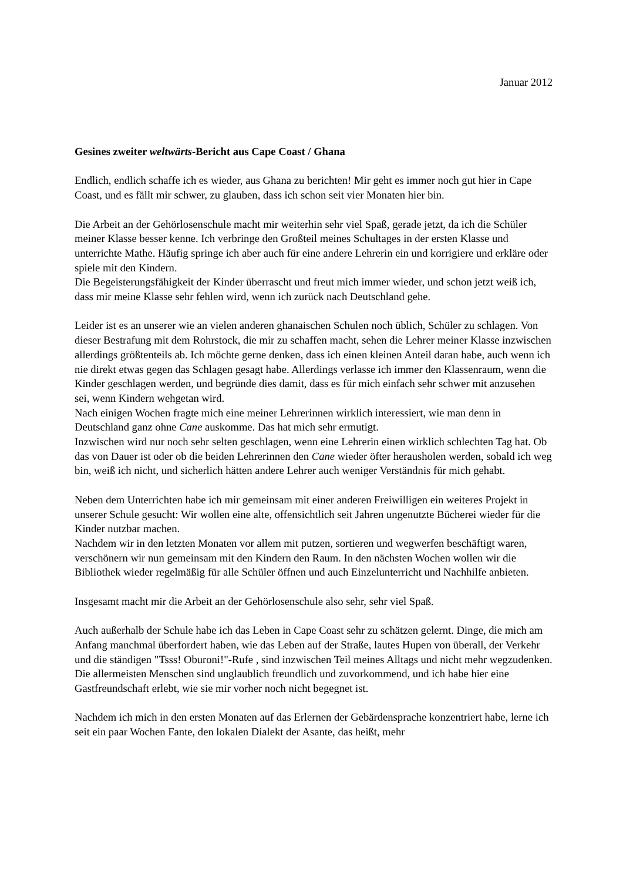Januar 2012
Gesines zweiter weltwärts-Bericht aus Cape Coast / Ghana
Endlich, endlich schaffe ich es wieder, aus Ghana zu berichten! Mir geht es immer noch gut hier in Cape Coast, und es fällt mir schwer, zu glauben, dass ich schon seit vier Monaten hier bin.
Die Arbeit an der Gehörlosenschule macht mir weiterhin sehr viel Spaß, gerade jetzt, da ich die Schüler meiner Klasse besser kenne. Ich verbringe den Großteil meines Schultages in der ersten Klasse und unterrichte Mathe. Häufig springe ich aber auch für eine andere Lehrerin ein und korrigiere und erkläre oder spiele mit den Kindern.
Die Begeisterungsfähigkeit der Kinder überrascht und freut mich immer wieder, und schon jetzt weiß ich, dass mir meine Klasse sehr fehlen wird, wenn ich zurück nach Deutschland gehe.
Leider ist es an unserer wie an vielen anderen ghanaischen Schulen noch üblich, Schüler zu schlagen. Von dieser Bestrafung mit dem Rohrstock, die mir zu schaffen macht, sehen die Lehrer meiner Klasse inzwischen allerdings größtenteils ab. Ich möchte gerne denken, dass ich einen kleinen Anteil daran habe, auch wenn ich nie direkt etwas gegen das Schlagen gesagt habe. Allerdings verlasse ich immer den Klassenraum, wenn die Kinder geschlagen werden, und begründe dies damit, dass es für mich einfach sehr schwer mit anzusehen sei, wenn Kindern wehgetan wird.
Nach einigen Wochen fragte mich eine meiner Lehrerinnen wirklich interessiert, wie man denn in Deutschland ganz ohne Cane auskomme. Das hat mich sehr ermutigt.
Inzwischen wird nur noch sehr selten geschlagen, wenn eine Lehrerin einen wirklich schlechten Tag hat. Ob das von Dauer ist oder ob die beiden Lehrerinnen den Cane wieder öfter herausholen werden, sobald ich weg bin, weiß ich nicht, und sicherlich hätten andere Lehrer auch weniger Verständnis für mich gehabt.
Neben dem Unterrichten habe ich mir gemeinsam mit einer anderen Freiwilligen ein weiteres Projekt in unserer Schule gesucht: Wir wollen eine alte, offensichtlich seit Jahren ungenutzte Bücherei wieder für die Kinder nutzbar machen.
Nachdem wir in den letzten Monaten vor allem mit putzen, sortieren und wegwerfen beschäftigt waren, verschönern wir nun gemeinsam mit den Kindern den Raum. In den nächsten Wochen wollen wir die Bibliothek wieder regelmäßig für alle Schüler öffnen und auch Einzelunterricht und Nachhilfe anbieten.
Insgesamt macht mir die Arbeit an der Gehörlosenschule also sehr, sehr viel Spaß.
Auch außerhalb der Schule habe ich das Leben in Cape Coast sehr zu schätzen gelernt. Dinge, die mich am Anfang manchmal überfordert haben, wie das Leben auf der Straße, lautes Hupen von überall, der Verkehr und die ständigen "Tsss! Oburoni!"-Rufe , sind inzwischen Teil meines Alltags und nicht mehr wegzudenken. Die allermeisten Menschen sind unglaublich freundlich und zuvorkommend, und ich habe hier eine Gastfreundschaft erlebt, wie sie mir vorher noch nicht begegnet ist.
Nachdem ich mich in den ersten Monaten auf das Erlernen der Gebärdensprache konzentriert habe, lerne ich seit ein paar Wochen Fante, den lokalen Dialekt der Asante, das heißt, mehr